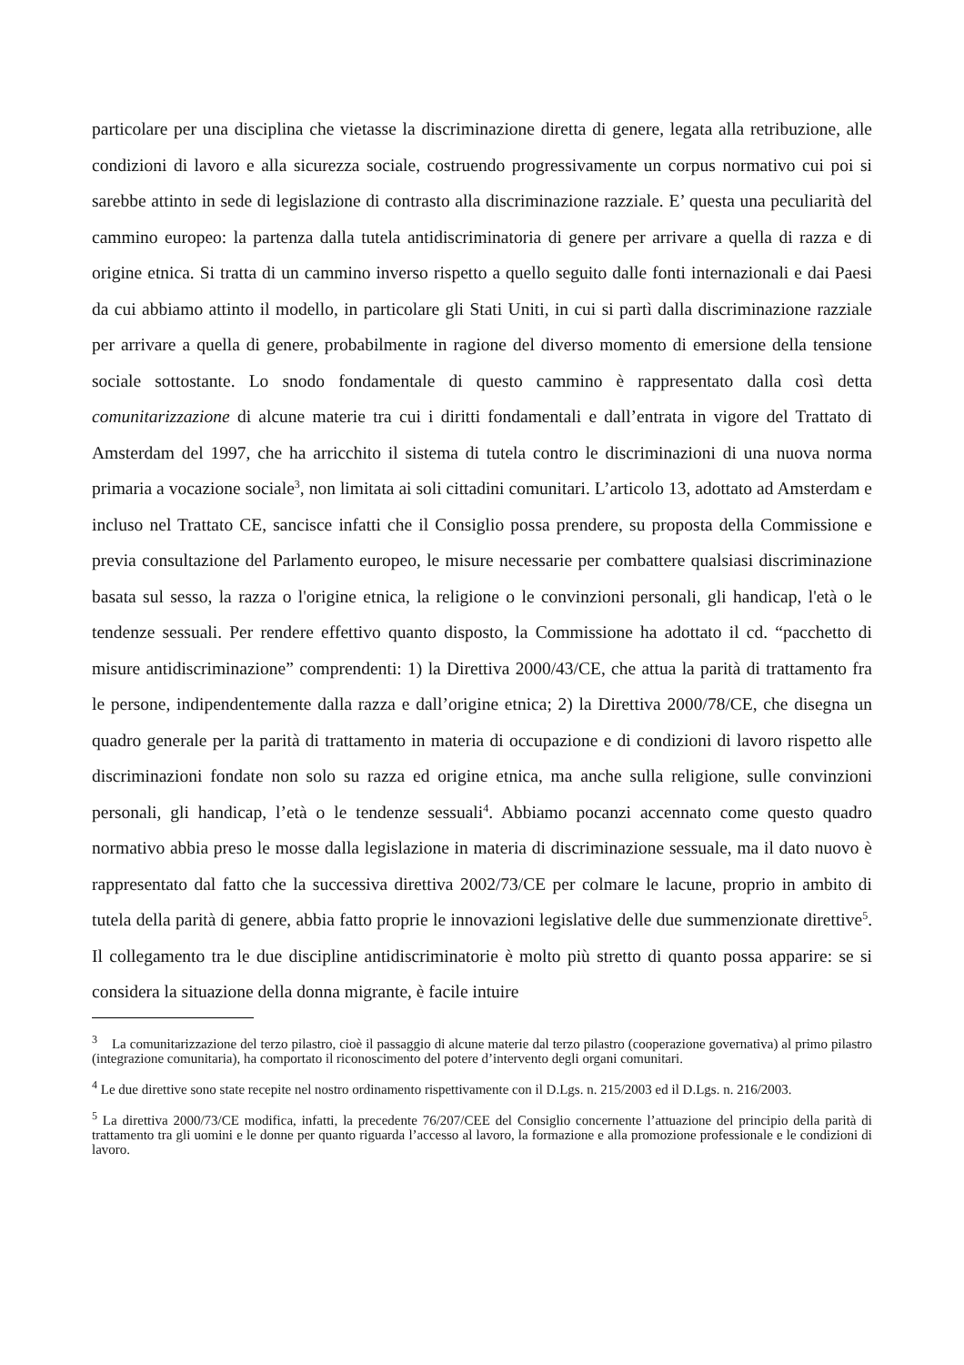particolare per una disciplina che vietasse la discriminazione diretta di genere, legata alla retribuzione, alle condizioni di lavoro e alla sicurezza sociale, costruendo progressivamente un corpus normativo cui poi si sarebbe attinto in sede di legislazione di contrasto alla discriminazione razziale. E’ questa una peculiarità del cammino europeo: la partenza dalla tutela antidiscriminatoria di genere per arrivare a quella di razza e di origine etnica. Si tratta di un cammino inverso rispetto a quello seguito dalle fonti internazionali e dai Paesi da cui abbiamo attinto il modello, in particolare gli Stati Uniti, in cui si partì dalla discriminazione razziale per arrivare a quella di genere, probabilmente in ragione del diverso momento di emersione della tensione sociale sottostante. Lo snodo fondamentale di questo cammino è rappresentato dalla così detta comunitarizzazione di alcune materie tra cui i diritti fondamentali e dall’entrata in vigore del Trattato di Amsterdam del 1997, che ha arricchito il sistema di tutela contro le discriminazioni di una nuova norma primaria a vocazione sociale<sup>3</sup>, non limitata ai soli cittadini comunitari. L’articolo 13, adottato ad Amsterdam e incluso nel Trattato CE, sancisce infatti che il Consiglio possa prendere, su proposta della Commissione e previa consultazione del Parlamento europeo, le misure necessarie per combattere qualsiasi discriminazione basata sul sesso, la razza o l'origine etnica, la religione o le convinzioni personali, gli handicap, l'età o le tendenze sessuali. Per rendere effettivo quanto disposto, la Commissione ha adottato il cd. “pacchetto di misure antidiscriminazione” comprendenti: 1) la Direttiva 2000/43/CE, che attua la parità di trattamento fra le persone, indipendentemente dalla razza e dall’origine etnica; 2) la Direttiva 2000/78/CE, che disegna un quadro generale per la parità di trattamento in materia di occupazione e di condizioni di lavoro rispetto alle discriminazioni fondate non solo su razza ed origine etnica, ma anche sulla religione, sulle convinzioni personali, gli handicap, l’età o le tendenze sessuali<sup>4</sup>. Abbiamo pocanzi accennato come questo quadro normativo abbia preso le mosse dalla legislazione in materia di discriminazione sessuale, ma il dato nuovo è rappresentato dal fatto che la successiva direttiva 2002/73/CE per colmare le lacune, proprio in ambito di tutela della parità di genere, abbia fatto proprie le innovazioni legislative delle due summenzionate direttive<sup>5</sup>. Il collegamento tra le due discipline antidiscriminatorie è molto più stretto di quanto possa apparire: se si considera la situazione della donna migrante, è facile intuire
<sup>3</sup> La comunitarizzazione del terzo pilastro, cioè il passaggio di alcune materie dal terzo pilastro (cooperazione governativa) al primo pilastro (integrazione comunitaria), ha comportato il riconoscimento del potere d’intervento degli organi comunitari.
<sup>4</sup> Le due direttive sono state recepite nel nostro ordinamento rispettivamente con il D.Lgs. n. 215/2003 ed il D.Lgs. n. 216/2003.
<sup>5</sup> La direttiva 2000/73/CE modifica, infatti, la precedente 76/207/CEE del Consiglio concernente l’attuazione del principio della parità di trattamento tra gli uomini e le donne per quanto riguarda l’accesso al lavoro, la formazione e alla promozione professionale e le condizioni di lavoro.